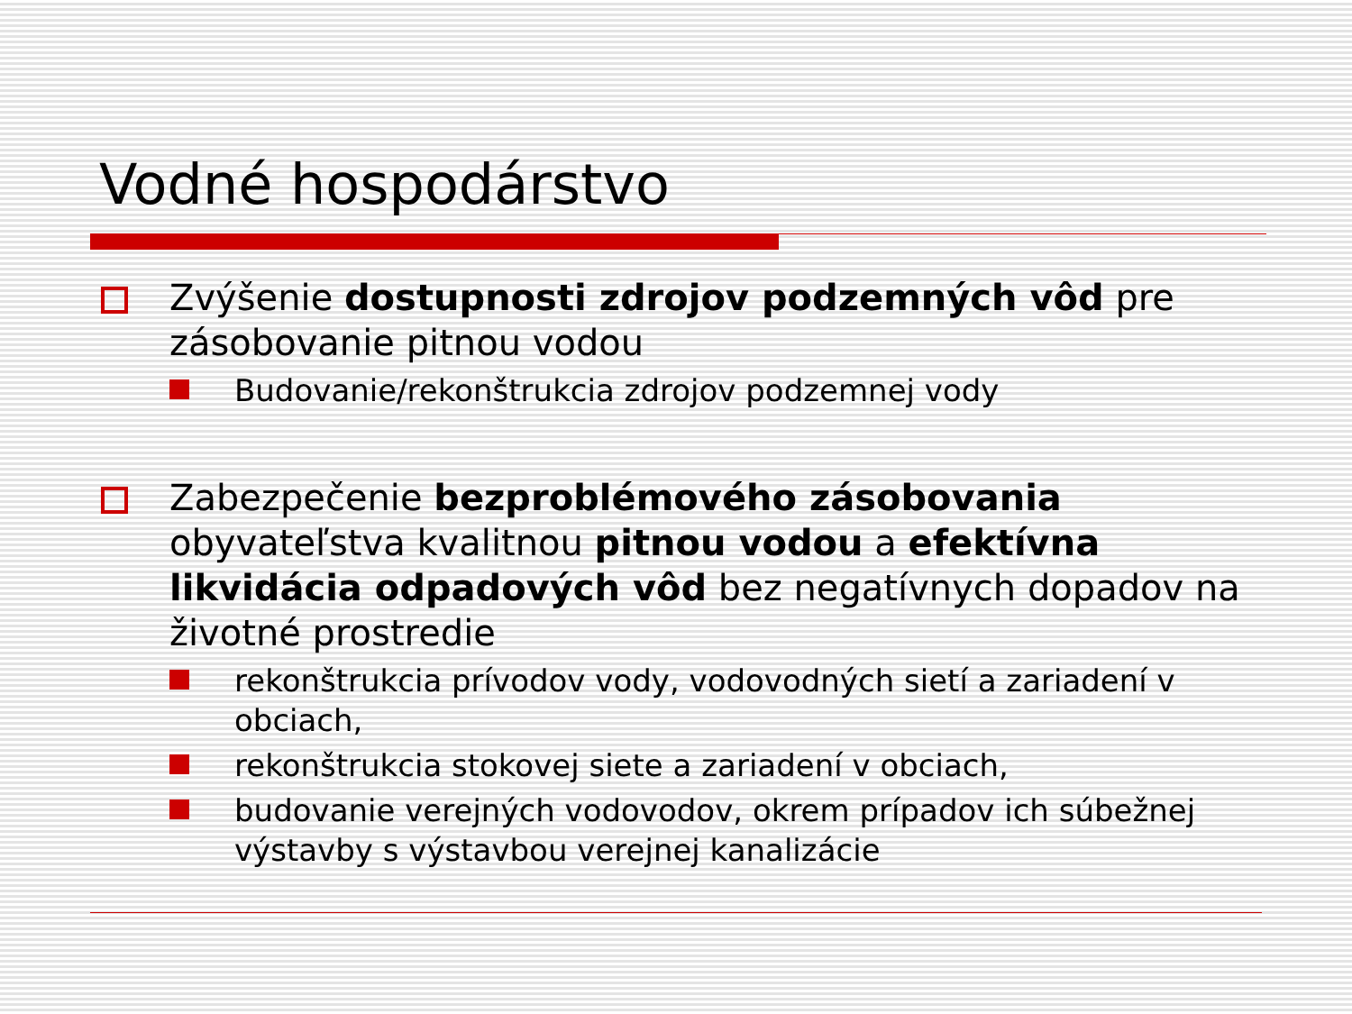Vodné hospodárstvo
Zvýšenie dostupnosti zdrojov podzemných vôd pre zásobovanie pitnou vodou
Budovanie/rekonštrukcia zdrojov podzemnej vody
Zabezpečenie bezproblémového zásobovania obyvateľstva kvalitnou pitnou vodou a efektívna likvidácia odpadových vôd bez negatívnych dopadov na životné prostredie
rekonštrukcia prívodov vody, vodovodných sietí a zariadení v obciach,
rekonštrukcia stokovej siete a zariadení v obciach,
budovanie verejných vodovodov, okrem prípadov ich súbežnej výstavby s výstavbou verejnej kanalizácie